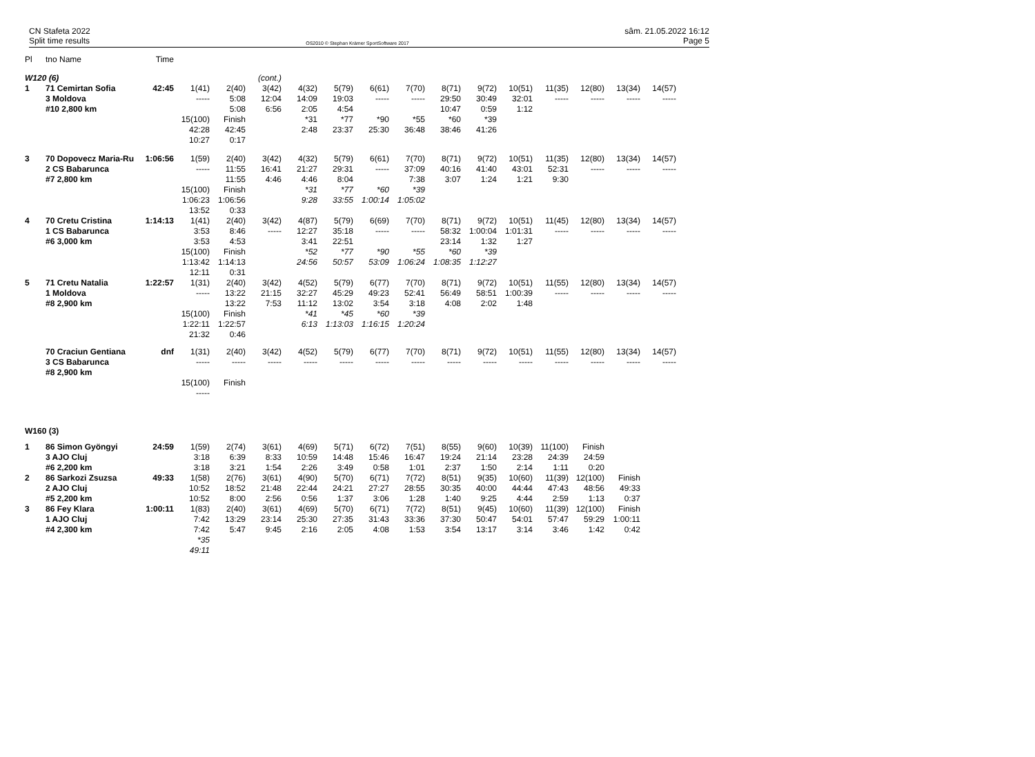CN Stafeta 2022
Split time results
OS2010 © Stephan Krämer SportSoftware 2017
sâm. 21.05.2022 16:12
Page 5
| Pl | tno Name | Time | | | | | | | | | | | | | | |
| W120 (6) | | | | | (cont.) | | | | | | | | | | | |
| 1 | 71 Cemirtan Sofia | 42:45 | 1(41) | 2(40) | 3(42) | 4(32) | 5(79) | 6(61) | 7(70) | 8(71) | 9(72) | 10(51) | 11(35) | 12(80) | 13(34) | 14(57) |
| | 3 Moldova | | ----- | 5:08 | 12:04 | 14:09 | 19:03 | ----- | ----- | 29:50 | 30:49 | 32:01 | ----- | ----- | ----- | ----- |
| | #10 2,800 km | | | 5:08 | 6:56 | 2:05 | 4:54 | | | 10:47 | 0:59 | 1:12 | | | | |
| | | | 15(100) | Finish | | *31 | *77 | *90 | *55 | *60 | *39 | | | | | |
| | | | 42:28 | 42:45 | | 2:48 | 23:37 | 25:30 | 36:48 | 38:46 | 41:26 | | | | | |
| | | | 10:27 | 0:17 | | | | | | | | | | | | |
| 3 | 70 Dopovecz Maria-Ru | 1:06:56 | 1(59) | 2(40) | 3(42) | 4(32) | 5(79) | 6(61) | 7(70) | 8(71) | 9(72) | 10(51) | 11(35) | 12(80) | 13(34) | 14(57) |
| | 2 CS Babarunca | | ----- | 11:55 | 16:41 | 21:27 | 29:31 | ----- | 37:09 | 40:16 | 41:40 | 43:01 | 52:31 | ----- | ----- | ----- |
| | #7 2,800 km | | | 11:55 | 4:46 | 4:46 | 8:04 | | 7:38 | 3:07 | 1:24 | 1:21 | 9:30 | | | |
| | | | 15(100) | Finish | | *31 | *77 | *60 | *39 | | | | | | | |
| | | | 1:06:23 | 1:06:56 | | 9:28 | 33:55 | 1:00:14 | 1:05:02 | | | | | | | |
| | | | 13:52 | 0:33 | | | | | | | | | | | | |
| 4 | 70 Cretu Cristina | 1:14:13 | 1(41) | 2(40) | 3(42) | 4(87) | 5(79) | 6(69) | 7(70) | 8(71) | 9(72) | 10(51) | 11(45) | 12(80) | 13(34) | 14(57) |
| | 1 CS Babarunca | | 3:53 | 8:46 | ----- | 12:27 | 35:18 | ----- | ----- | 58:32 | 1:00:04 | 1:01:31 | ----- | ----- | ----- | ----- |
| | #6 3,000 km | | 3:53 | 4:53 | | 3:41 | 22:51 | | | 23:14 | 1:32 | 1:27 | | | | |
| | | | 15(100) | Finish | | *52 | *77 | *90 | *55 | *60 | *39 | | | | | |
| | | | 1:13:42 | 1:14:13 | | 24:56 | 50:57 | 53:09 | 1:06:24 | 1:08:35 | 1:12:27 | | | | | |
| | | | 12:11 | 0:31 | | | | | | | | | | | | |
| 5 | 71 Cretu Natalia | 1:22:57 | 1(31) | 2(40) | 3(42) | 4(52) | 5(79) | 6(77) | 7(70) | 8(71) | 9(72) | 10(51) | 11(55) | 12(80) | 13(34) | 14(57) |
| | 1 Moldova | | ----- | 13:22 | 21:15 | 32:27 | 45:29 | 49:23 | 52:41 | 56:49 | 58:51 | 1:00:39 | ----- | ----- | ----- | ----- |
| | #8 2,900 km | | | 13:22 | 7:53 | 11:12 | 13:02 | 3:54 | 3:18 | 4:08 | 2:02 | 1:48 | | | | |
| | | | 15(100) | Finish | | *41 | *45 | *60 | *39 | | | | | | | |
| | | | 1:22:11 | 1:22:57 | | 6:13 | 1:13:03 | 1:16:15 | 1:20:24 | | | | | | | |
| | | | 21:32 | 0:46 | | | | | | | | | | | | |
| | 70 Craciun Gentiana | dnf | 1(31) | 2(40) | 3(42) | 4(52) | 5(79) | 6(77) | 7(70) | 8(71) | 9(72) | 10(51) | 11(55) | 12(80) | 13(34) | 14(57) |
| | 3 CS Babarunca | | ----- | ----- | ----- | ----- | ----- | ----- | ----- | ----- | ----- | ----- | ----- | ----- | ----- | ----- |
| | #8 2,900 km | | | | | | | | | | | | | | | |
| | | | 15(100) | Finish | | | | | | | | | | | | |
| | | | ----- | | | | | | | | | | | | | |
| W160 (3) | | | | | | | | | | | | | | | | |
| 1 | 86 Simon Gyöngyi | 24:59 | 1(59) | 2(74) | 3(61) | 4(69) | 5(71) | 6(72) | 7(51) | 8(55) | 9(60) | 10(39) | 11(100) | Finish | | |
| | 3 AJO Cluj | | 3:18 | 6:39 | 8:33 | 10:59 | 14:48 | 15:46 | 16:47 | 19:24 | 21:14 | 23:28 | 24:39 | 24:59 | | |
| | #6 2,200 km | | 3:18 | 3:21 | 1:54 | 2:26 | 3:49 | 0:58 | 1:01 | 2:37 | 1:50 | 2:14 | 1:11 | 0:20 | | |
| 2 | 86 Sarkozi Zsuzsa | 49:33 | 1(58) | 2(76) | 3(61) | 4(90) | 5(70) | 6(71) | 7(72) | 8(51) | 9(35) | 10(60) | 11(39) | 12(100) | Finish | |
| | 2 AJO Cluj | | 10:52 | 18:52 | 21:48 | 22:44 | 24:21 | 27:27 | 28:55 | 30:35 | 40:00 | 44:44 | 47:43 | 48:56 | 49:33 | |
| | #5 2,200 km | | 10:52 | 8:00 | 2:56 | 0:56 | 1:37 | 3:06 | 1:28 | 1:40 | 9:25 | 4:44 | 2:59 | 1:13 | 0:37 | |
| 3 | 86 Fey Klara | 1:00:11 | 1(83) | 2(40) | 3(61) | 4(69) | 5(70) | 6(71) | 7(72) | 8(51) | 9(45) | 10(60) | 11(39) | 12(100) | Finish | |
| | 1 AJO Cluj | | 7:42 | 13:29 | 23:14 | 25:30 | 27:35 | 31:43 | 33:36 | 37:30 | 50:47 | 54:01 | 57:47 | 59:29 | 1:00:11 | |
| | #4 2,300 km | | 7:42 | 5:47 | 9:45 | 2:16 | 2:05 | 4:08 | 1:53 | 3:54 | 13:17 | 3:14 | 3:46 | 1:42 | 0:42 | |
| | | | *35 | | | | | | | | | | | | | |
| | | | 49:11 | | | | | | | | | | | | | |